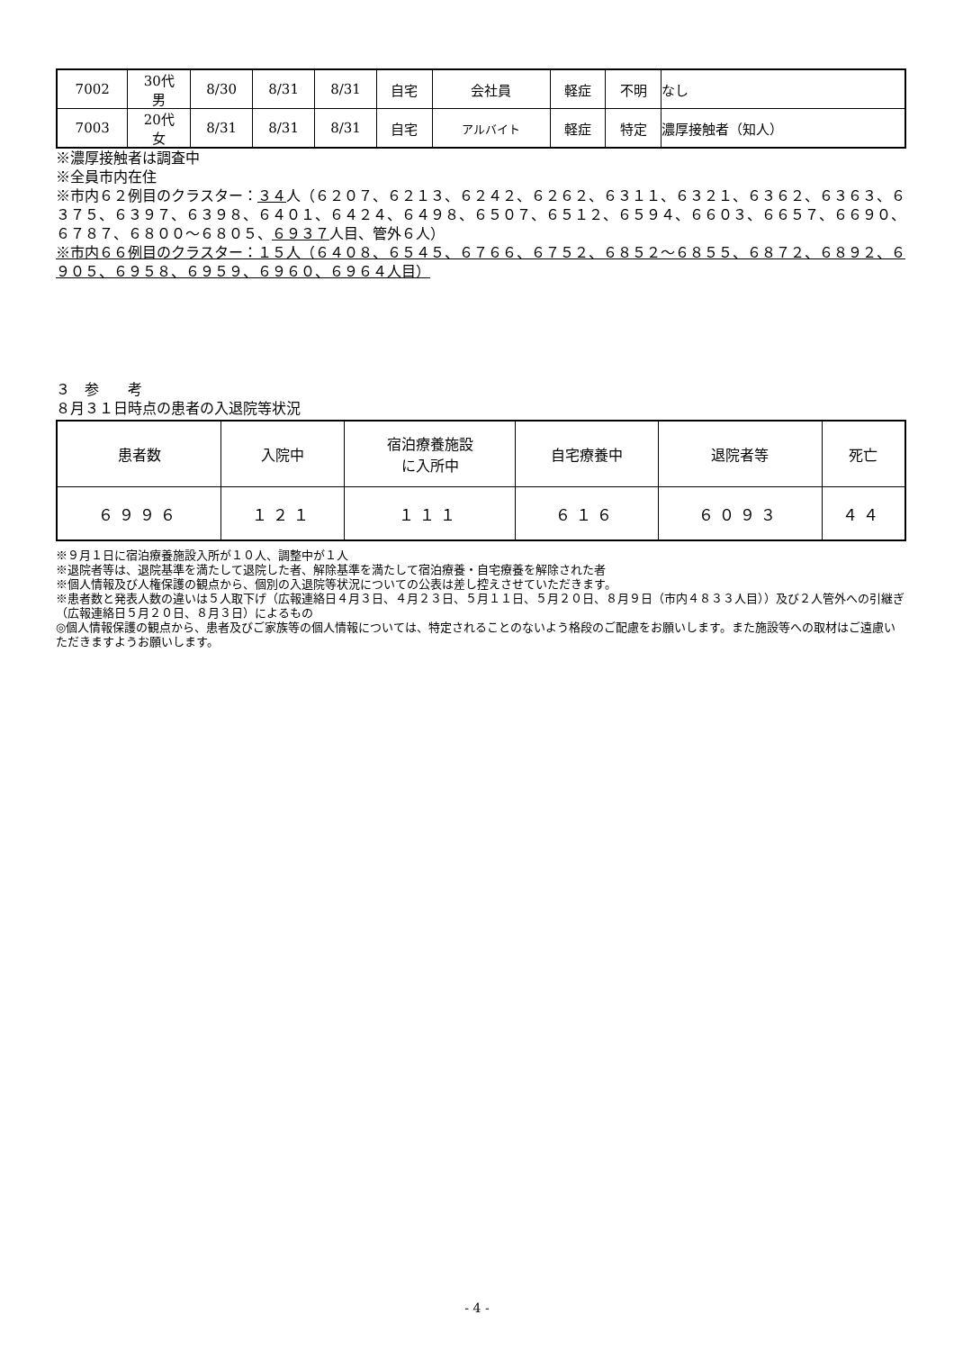| 7002 | 30代 男 | 8/30 | 8/31 | 8/31 | 自宅 | 会社員 | 軽症 | 不明 | なし |
| 7003 | 20代 女 | 8/31 | 8/31 | 8/31 | 自宅 | アルバイト | 軽症 | 特定 | 濃厚接触者（知人） |
※濃厚接触者は調査中
※全員市内在住
※市内６２例目のクラスター：３４人（６２０７、６２１３、６２４２、６２６２、６３１１、６３２１、６３６２、６３６３、６３７５、６３９７、６３９８、６４０１、６４２４、６４９８、６５０７、６５１２、６５９４、６６０３、６６５７、６６９０、６７８７、６８００～６８０５、６９３７人目、管外６人）
※市内６６例目のクラスター：１５人（６４０８、６５４５、６７６６、６７５２、６８５２～６８５５、６８７２、６８９２、６９０５、６９５８、６９５９、６９６０、６９６４人目）
３　参　　考
８月３１日時点の患者の入退院等状況
| 患者数 | 入院中 | 宿泊療養施設 に入所中 | 自宅療養中 | 退院者等 | 死亡 |
| --- | --- | --- | --- | --- | --- |
| ６９９６ | １２１ | １１１ | ６１６ | ６０９３ | ４４ |
※９月１日に宿泊療養施設入所が１０人、調整中が１人
※退院者等は、退院基準を満たして退院した者、解除基準を満たして宿泊療養・自宅療養を解除された者
※個人情報及び人権保護の観点から、個別の入退院等状況についての公表は差し控えさせていただきます。
※患者数と発表人数の違いは５人取下げ（広報連絡日４月３日、４月２３日、５月１１日、５月２０日、８月９日（市内４８３３人目））及び２人管外への引継ぎ（広報連絡日５月２０日、８月３日）によるもの
◎個人情報保護の観点から、患者及びご家族等の個人情報については、特定されることのないよう格段のご配慮をお願いします。また施設等への取材はご遠慮いただきますようお願いします。
- 4 -